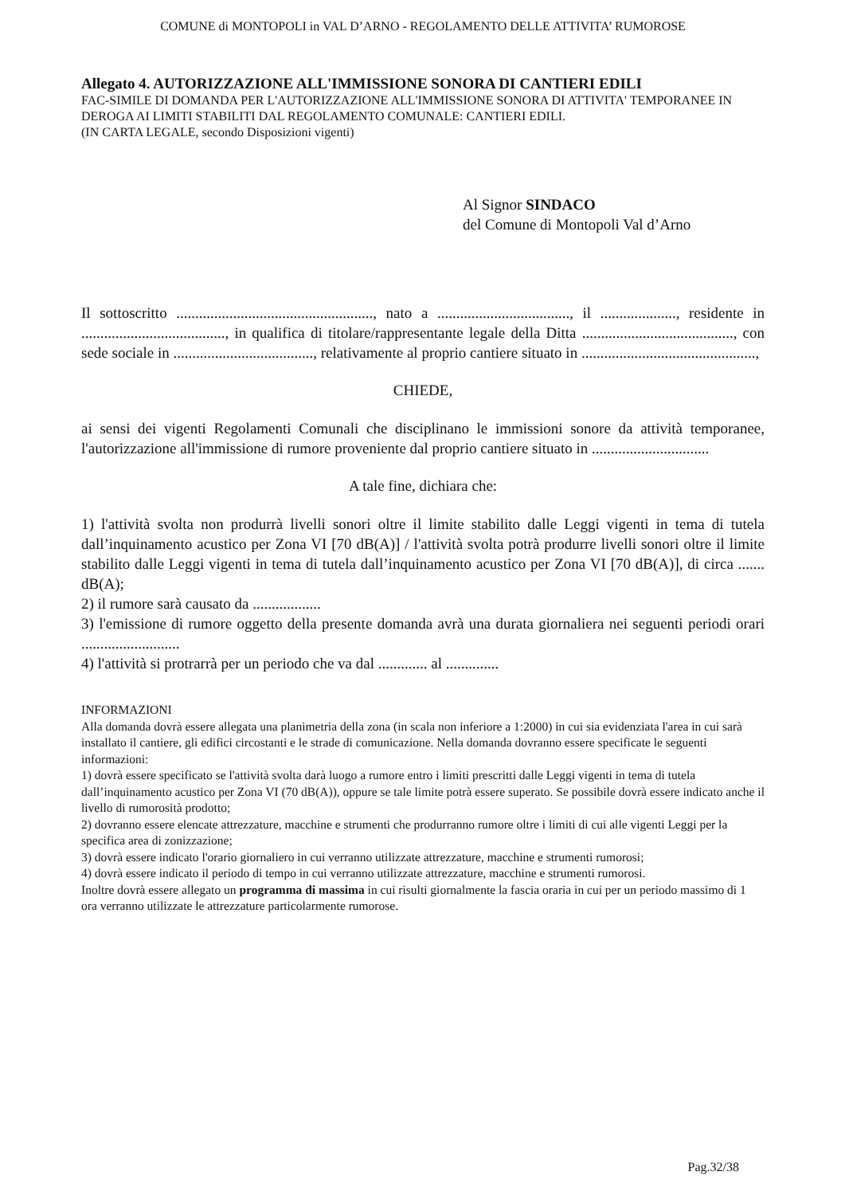COMUNE di MONTOPOLI in VAL D’ARNO - REGOLAMENTO DELLE ATTIVITA’ RUMOROSE
Allegato 4. AUTORIZZAZIONE ALL'IMMISSIONE SONORA DI CANTIERI EDILI
FAC-SIMILE DI DOMANDA PER L'AUTORIZZAZIONE ALL'IMMISSIONE SONORA DI ATTIVITA' TEMPORANEE IN DEROGA AI LIMITI STABILITI DAL REGOLAMENTO COMUNALE: CANTIERI EDILI.
(IN CARTA LEGALE, secondo Disposizioni vigenti)
Al Signor SINDACO
del Comune di Montopoli Val d’Arno
Il sottoscritto ...................................................., nato a ..................................., il ...................., residente in ......................................, in qualifica di titolare/rappresentante legale della Ditta ........................................, con sede sociale in ....................................., relativamente al proprio cantiere situato in ..............................................,
CHIEDE,
ai sensi dei vigenti Regolamenti Comunali che disciplinano le immissioni sonore da attività temporanee, l'autorizzazione all'immissione di rumore proveniente dal proprio cantiere situato in ...............................
A tale fine, dichiara che:
1) l'attività svolta non produrrà livelli sonori oltre il limite stabilito dalle Leggi vigenti in tema di tutela dall’inquinamento acustico per Zona VI [70 dB(A)] / l'attività svolta potrà produrre livelli sonori oltre il limite stabilito dalle Leggi vigenti in tema di tutela dall’inquinamento acustico per Zona VI [70 dB(A)], di circa ....... dB(A);
2) il rumore sarà causato da ..................
3) l'emissione di rumore oggetto della presente domanda avrà una durata giornaliera nei seguenti periodi orari ..........................
4) l'attività si protrarrà per un periodo che va dal ............. al ..............
INFORMAZIONI
Alla domanda dovrà essere allegata una planimetria della zona (in scala non inferiore a 1:2000) in cui sia evidenziata l'area in cui sarà installato il cantiere, gli edifici circostanti e le strade di comunicazione. Nella domanda dovranno essere specificate le seguenti informazioni:
1) dovrà essere specificato se l'attività svolta darà luogo a rumore entro i limiti prescritti dalle Leggi vigenti in tema di tutela dall’inquinamento acustico per Zona VI (70 dB(A)), oppure se tale limite potrà essere superato. Se possibile dovrà essere indicato anche il livello di rumorosità prodotto;
2) dovranno essere elencate attrezzature, macchine e strumenti che produrranno rumore oltre i limiti di cui alle vigenti Leggi per la specifica area di zonizzazione;
3) dovrà essere indicato l'orario giornaliero in cui verranno utilizzate attrezzature, macchine e strumenti rumorosi;
4) dovrà essere indicato il periodo di tempo in cui verranno utilizzate attrezzature, macchine e strumenti rumorosi.
Inoltre dovrà essere allegato un programma di massima in cui risulti giornalmente la fascia oraria in cui per un periodo massimo di 1 ora verranno utilizzate le attrezzature particolarmente rumorose.
Pag.32/38